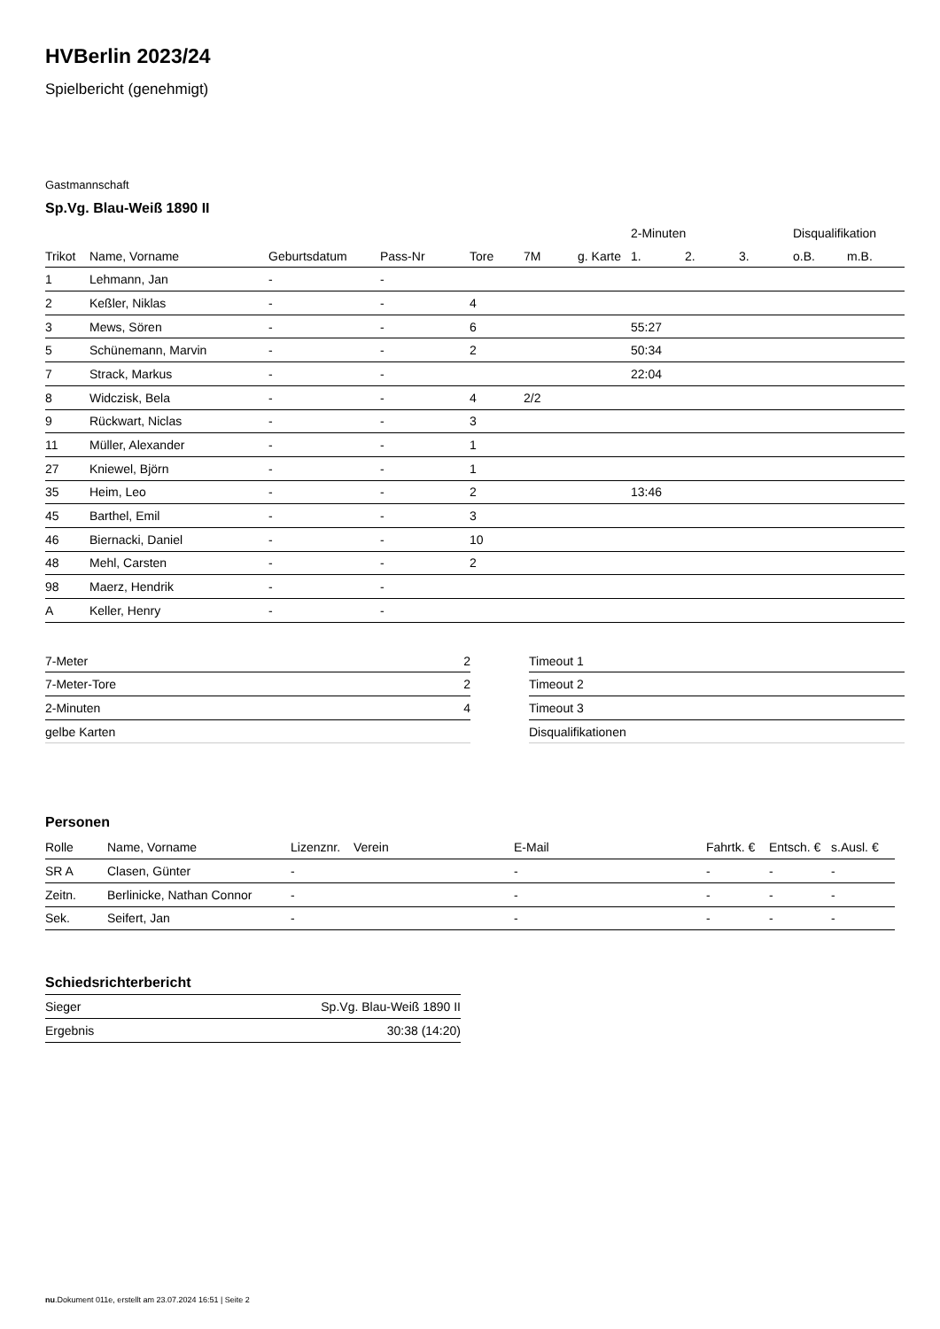HVBerlin 2023/24
Spielbericht (genehmigt)
Gastmannschaft
Sp.Vg. Blau-Weiß 1890 II
| | | | | | | | 2-Minuten | | | Disqualifikation | |
| --- | --- | --- | --- | --- | --- | --- | --- | --- | --- | --- | --- |
| Trikot | Name, Vorname | Geburtsdatum | Pass-Nr | Tore | 7M | g. Karte | 1. | 2. | 3. | o.B. | m.B. |
| 1 | Lehmann, Jan | - | - | | | | | | | | |
| 2 | Keßler, Niklas | - | - | 4 | | | | | | | |
| 3 | Mews, Sören | - | - | 6 | | | 55:27 | | | | |
| 5 | Schünemann, Marvin | - | - | 2 | | | 50:34 | | | | |
| 7 | Strack, Markus | - | - | | | | 22:04 | | | | |
| 8 | Widczisk, Bela | - | - | 4 | 2/2 | | | | | | |
| 9 | Rückwart, Niclas | - | - | 3 | | | | | | | |
| 11 | Müller, Alexander | - | - | 1 | | | | | | | |
| 27 | Kniewel, Björn | - | - | 1 | | | | | | | |
| 35 | Heim, Leo | - | - | 2 | | | 13:46 | | | | |
| 45 | Barthel, Emil | - | - | 3 | | | | | | | |
| 46 | Biernacki, Daniel | - | - | 10 | | | | | | | |
| 48 | Mehl, Carsten | - | - | 2 | | | | | | | |
| 98 | Maerz, Hendrik | - | - | | | | | | | | |
| A | Keller, Henry | - | - | | | | | | | | |
| 7-Meter | 2 |
| 7-Meter-Tore | 2 |
| 2-Minuten | 4 |
| gelbe Karten | |
| Timeout 1 |
| Timeout 2 |
| Timeout 3 |
| Disqualifikationen |
Personen
| Rolle | Name, Vorname | Lizenznr. | Verein | E-Mail | Fahrtk. € | Entsch. € | s.Ausl. € |
| --- | --- | --- | --- | --- | --- | --- | --- |
| SR A | Clasen, Günter | - | | - | - | - | - |
| Zeitn. | Berlinicke, Nathan Connor | - | | - | - | - | - |
| Sek. | Seifert, Jan | - | | - | - | - | - |
Schiedsrichterbericht
| Sieger | Sp.Vg. Blau-Weiß 1890 II |
| Ergebnis | 30:38 (14:20) |
nu.Dokument 011e, erstellt am 23.07.2024 16:51 | Seite 2